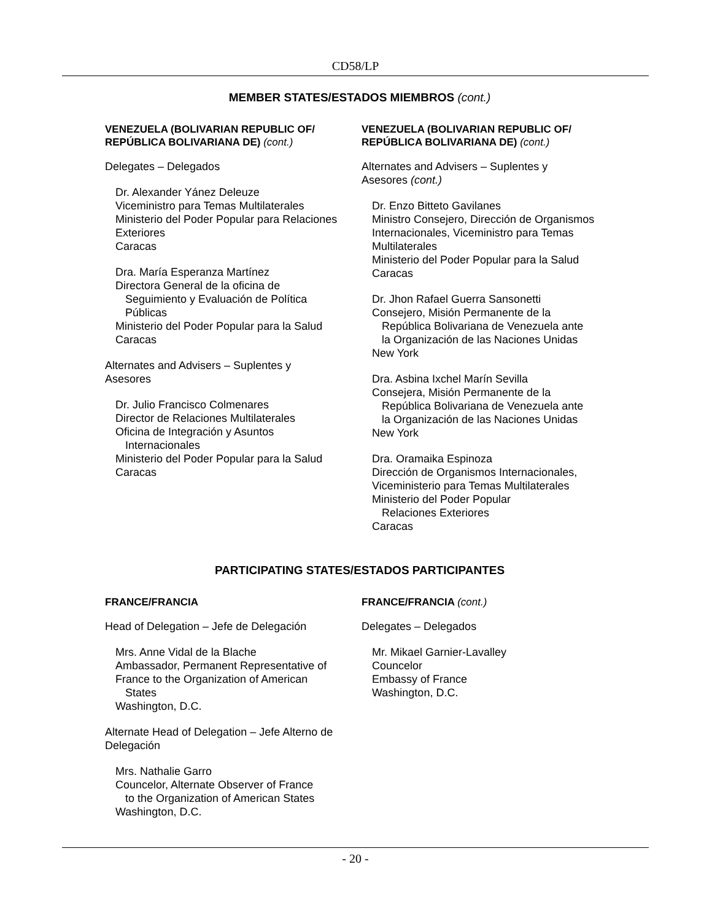CD58/LP
MEMBER STATES/ESTADOS MIEMBROS (cont.)
VENEZUELA (BOLIVARIAN REPUBLIC OF/ REPÚBLICA BOLIVARIANA DE) (cont.)
Delegates – Delegados
Dr. Alexander Yánez Deleuze
Viceministro para Temas Multilaterales
Ministerio del Poder Popular para Relaciones Exteriores
Caracas
Dra. María Esperanza Martínez
Directora General de la oficina de
Seguimiento y Evaluación de Política
Públicas
Ministerio del Poder Popular para la Salud
Caracas
Alternates and Advisers – Suplentes y
Asesores
Dr. Julio Francisco Colmenares
Director de Relaciones Multilaterales
Oficina de Integración y Asuntos
Internacionales
Ministerio del Poder Popular para la Salud
Caracas
VENEZUELA (BOLIVARIAN REPUBLIC OF/ REPÚBLICA BOLIVARIANA DE) (cont.)
Alternates and Advisers – Suplentes y
Asesores (cont.)
Dr. Enzo Bitteto Gavilanes
Ministro Consejero, Dirección de Organismos Internacionales, Viceministro para Temas Multilaterales
Ministerio del Poder Popular para la Salud
Caracas
Dr. Jhon Rafael Guerra Sansonetti
Consejero, Misión Permanente de la
República Bolivariana de Venezuela ante
la Organización de las Naciones Unidas
New York
Dra. Asbina Ixchel Marín Sevilla
Consejera, Misión Permanente de la
República Bolivariana de Venezuela ante
la Organización de las Naciones Unidas
New York
Dra. Oramaika Espinoza
Dirección de Organismos Internacionales,
Viceministerio para Temas Multilaterales
Ministerio del Poder Popular
Relaciones Exteriores
Caracas
PARTICIPATING STATES/ESTADOS PARTICIPANTES
FRANCE/FRANCIA
Head of Delegation – Jefe de Delegación
Mrs. Anne Vidal de la Blache
Ambassador, Permanent Representative of France to the Organization of American
States
Washington, D.C.
Alternate Head of Delegation – Jefe Alterno de Delegación
Mrs. Nathalie Garro
Councelor, Alternate Observer of France
to the Organization of American States
Washington, D.C.
FRANCE/FRANCIA (cont.)
Delegates – Delegados
Mr. Mikael Garnier-Lavalley
Councelor
Embassy of France
Washington, D.C.
- 20 -